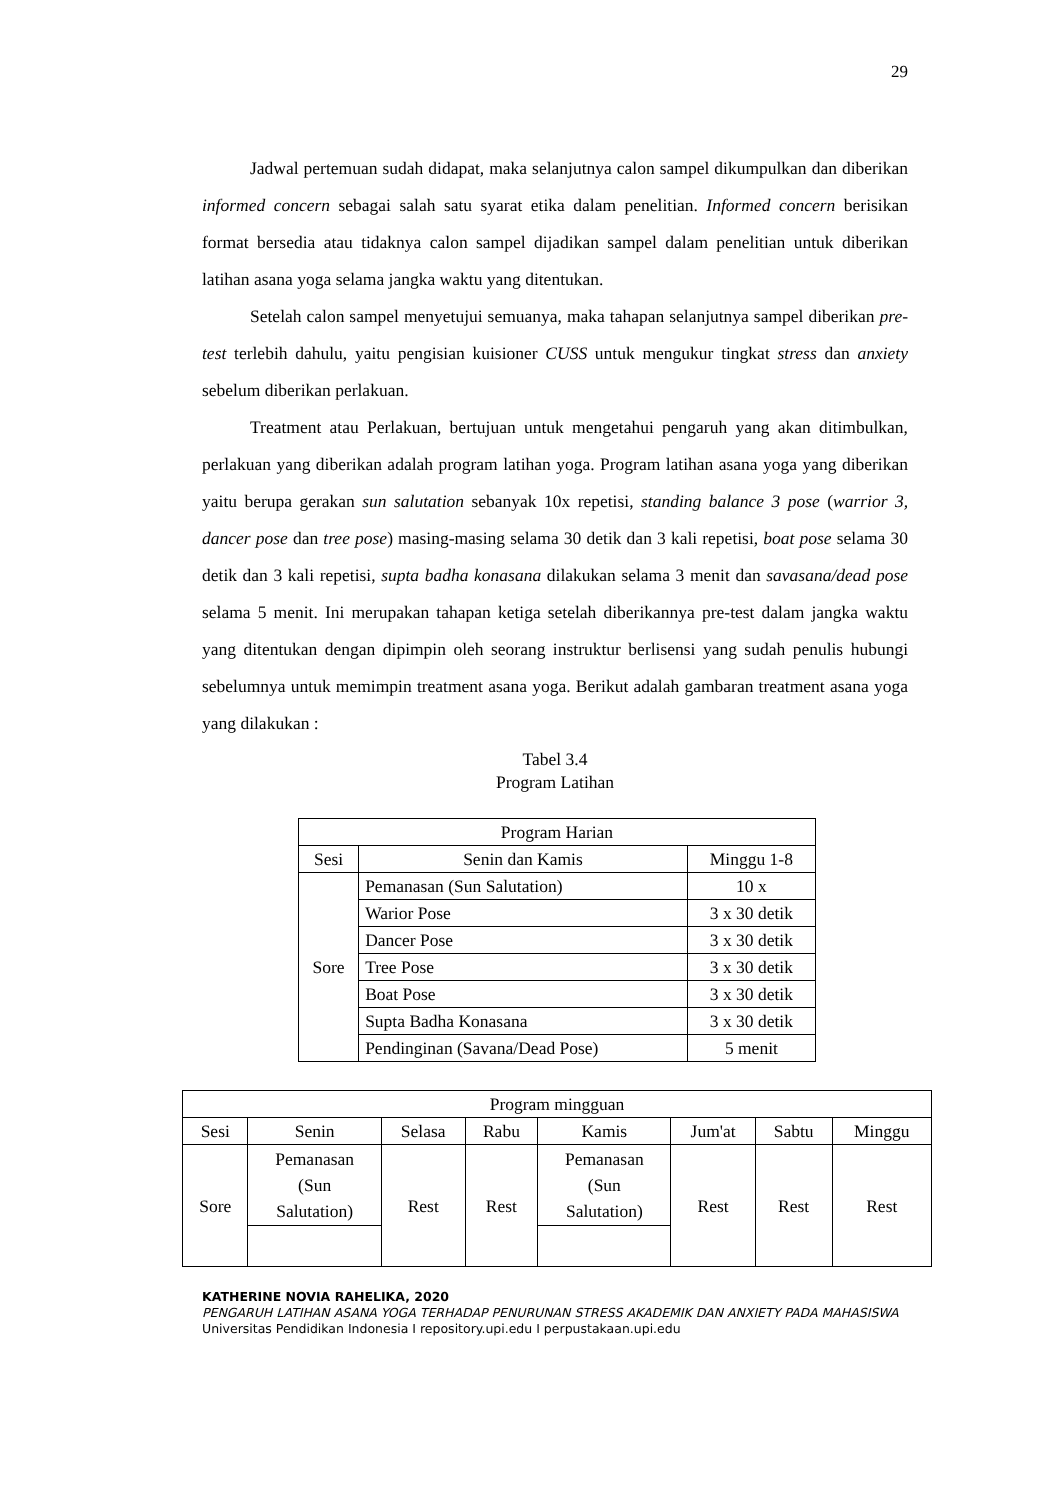29
Jadwal pertemuan sudah didapat, maka selanjutnya calon sampel dikumpulkan dan diberikan informed concern sebagai salah satu syarat etika dalam penelitian. Informed concern berisikan format bersedia atau tidaknya calon sampel dijadikan sampel dalam penelitian untuk diberikan latihan asana yoga selama jangka waktu yang ditentukan.
Setelah calon sampel menyetujui semuanya, maka tahapan selanjutnya sampel diberikan pre-test terlebih dahulu, yaitu pengisian kuisioner CUSS untuk mengukur tingkat stress dan anxiety sebelum diberikan perlakuan.
Treatment atau Perlakuan, bertujuan untuk mengetahui pengaruh yang akan ditimbulkan, perlakuan yang diberikan adalah program latihan yoga. Program latihan asana yoga yang diberikan yaitu berupa gerakan sun salutation sebanyak 10x repetisi, standing balance 3 pose (warrior 3, dancer pose dan tree pose) masing-masing selama 30 detik dan 3 kali repetisi, boat pose selama 30 detik dan 3 kali repetisi, supta badha konasana dilakukan selama 3 menit dan savasana/dead pose selama 5 menit. Ini merupakan tahapan ketiga setelah diberikannya pre-test dalam jangka waktu yang ditentukan dengan dipimpin oleh seorang instruktur berlisensi yang sudah penulis hubungi sebelumnya untuk memimpin treatment asana yoga. Berikut adalah gambaran treatment asana yoga yang dilakukan :
Tabel 3.4
Program Latihan
| Program Harian | | |
| Sesi | Senin dan Kamis | Minggu 1-8 |
| Sore | Pemanasan (Sun Salutation) | 10 x |
| | Warior Pose | 3 x 30 detik |
| | Dancer Pose | 3 x 30 detik |
| | Tree Pose | 3 x 30 detik |
| | Boat Pose | 3 x 30 detik |
| | Supta Badha Konasana | 3 x 30 detik |
| | Pendinginan (Savana/Dead Pose) | 5 menit |
| Program mingguan | | | | | | | |
| Sesi | Senin | Selasa | Rabu | Kamis | Jum'at | Sabtu | Minggu |
| Sore | Pemanasan (Sun Salutation) | Rest | Rest | Pemanasan (Sun Salutation) | Rest | Rest | Rest |
KATHERINE NOVIA RAHELIKA, 2020
PENGARUH LATIHAN ASANA YOGA TERHADAP PENURUNAN STRESS AKADEMIK DAN ANXIETY PADA MAHASISWA
Universitas Pendidikan Indonesia I repository.upi.edu I perpustakaan.upi.edu